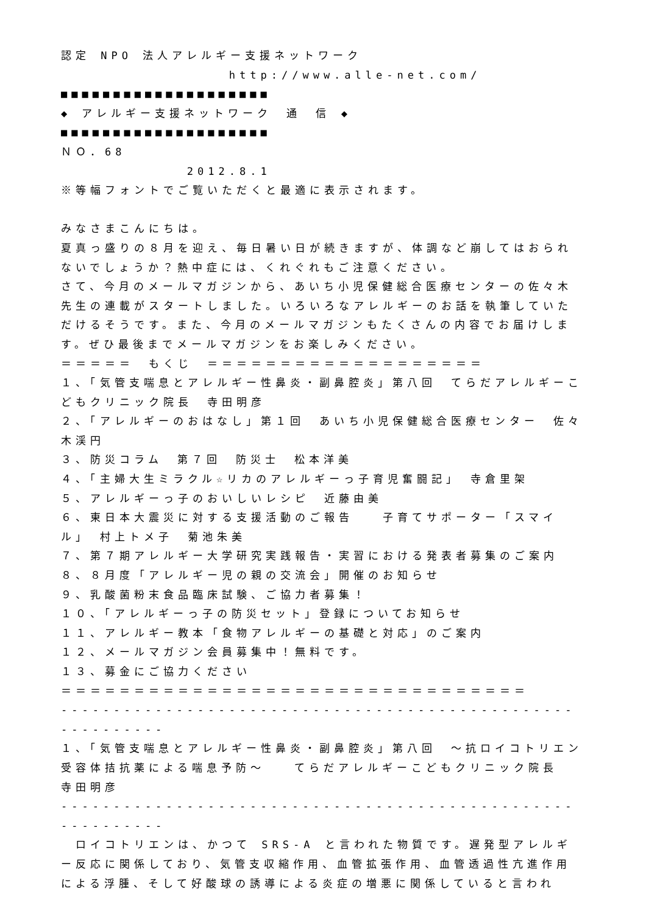認定 NPO 法人アレルギー支援ネットワーク
http://www.alle-net.com/
■■■■■■■■■■■■■■■■■■■■
◆ アレルギー支援ネットワーク　通　信 ◆
■■■■■■■■■■■■■■■■■■■■
ＮＯ．68
2012.8.1
※等幅フォントでご覧いただくと最適に表示されます。
みなさまこんにちは。
夏真っ盛りの８月を迎え、毎日暑い日が続きますが、体調など崩してはおられないでしょうか？熱中症には、くれぐれもご注意ください。
さて、今月のメールマガジンから、あいち小児保健総合医療センターの佐々木先生の連載がスタートしました。いろいろなアレルギーのお話を執筆していただけるそうです。また、今月のメールマガジンもたくさんの内容でお届けします。ぜひ最後までメールマガジンをお楽しみください。
＝＝＝＝＝　もくじ　＝＝＝＝＝＝＝＝＝＝＝＝＝＝＝＝＝＝＝
１、「気管支喘息とアレルギー性鼻炎・副鼻腔炎」第八回　てらだアレルギーこどもクリニック院長　寺田明彦
２、「アレルギーのおはなし」第１回　あいち小児保健総合医療センター　佐々木渓円
３、防災コラム　第７回　防災士　松本洋美
４、「主婦大生ミラクル☆リカのアレルギーっ子育児奮闘記」　寺倉里架
５、アレルギーっ子のおいしいレシピ　近藤由美
６、東日本大震災に対する支援活動のご報告　　子育てサポーター「スマイル」　村上トメ子　菊池朱美
７、第７期アレルギー大学研究実践報告・実習における発表者募集のご案内
８、８月度「アレルギー児の親の交流会」開催のお知らせ
９、乳酸菌粉末食品臨床試験、ご協力者募集！
１０、「アレルギーっ子の防災セット」登録についてお知らせ
１１、アレルギー教本「食物アレルギーの基礎と対応」のご案内
１２、メールマガジン会員募集中！無料です。
１３、募金にご協力ください
＝＝＝＝＝＝＝＝＝＝＝＝＝＝＝＝＝＝＝＝＝＝＝＝＝＝＝＝＝＝＝＝
-----------------------------------------------------------
１、「気管支喘息とアレルギー性鼻炎・副鼻腔炎」第八回　～抗ロイコトリエン受容体拮抗薬による喘息予防～　　てらだアレルギーこどもクリニック院長　寺田明彦
-----------------------------------------------------------
　ロイコトリエンは、かつて SRS-A と言われた物質です。遅発型アレルギー反応に関係しており、気管支収縮作用、血管拡張作用、血管透過性亢進作用による浮腫、そして好酸球の誘導による炎症の増悪に関係していると言われ